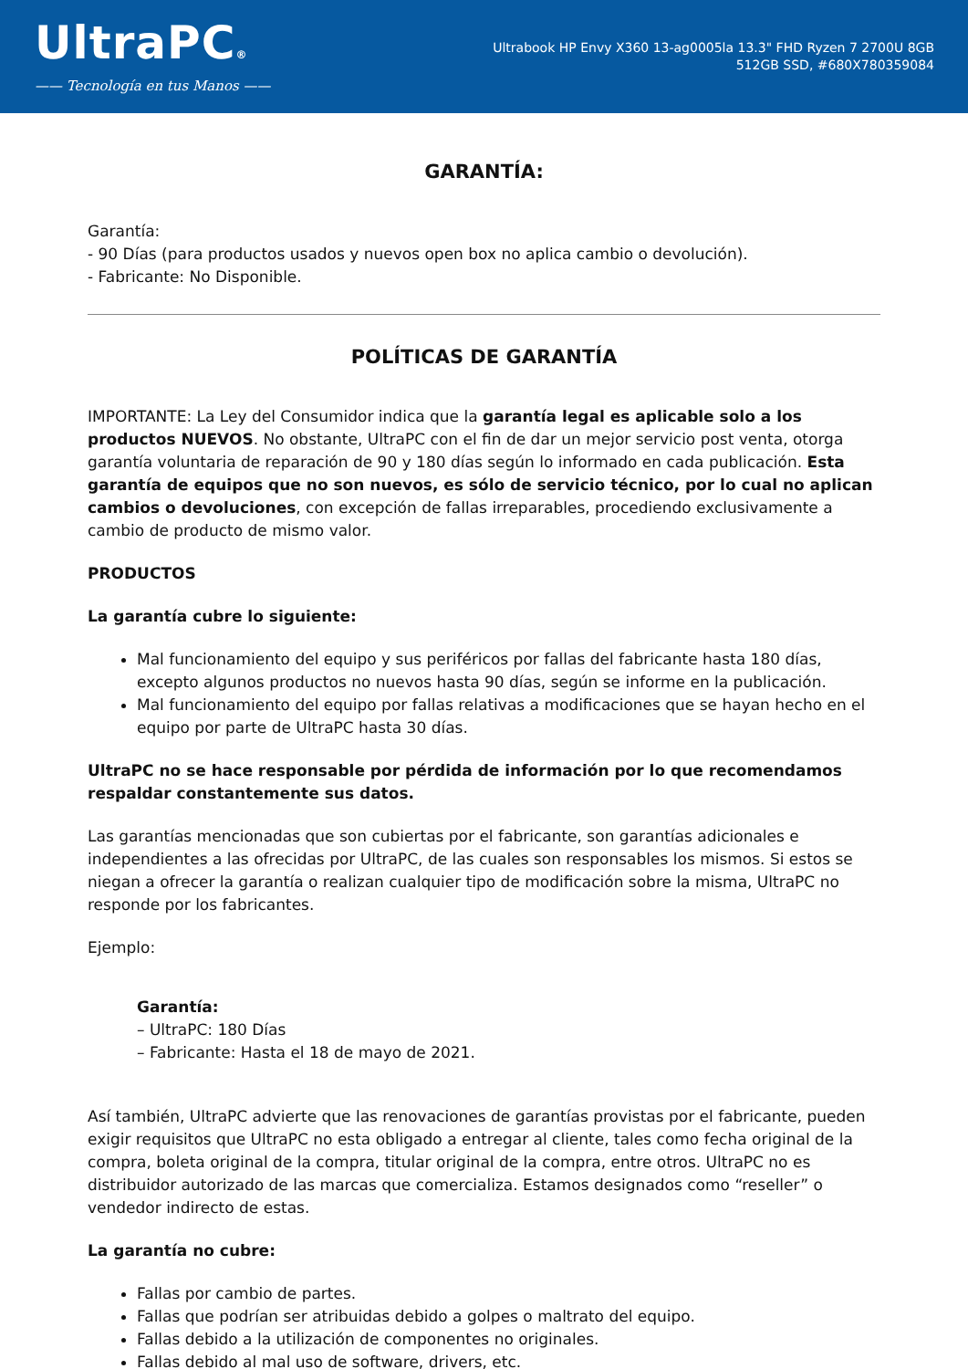UltraPC®
—— Tecnología en tus Manos ——
Ultrabook HP Envy X360 13-ag0005la 13.3" FHD Ryzen 7 2700U 8GB 512GB SSD, #680X780359084
GARANTÍA:
Garantía:
- 90 Días (para productos usados y nuevos open box no aplica cambio o devolución).
- Fabricante: No Disponible.
POLÍTICAS DE GARANTÍA
IMPORTANTE: La Ley del Consumidor indica que la garantía legal es aplicable solo a los productos NUEVOS. No obstante, UltraPC con el fin de dar un mejor servicio post venta, otorga garantía voluntaria de reparación de 90 y 180 días según lo informado en cada publicación. Esta garantía de equipos que no son nuevos, es sólo de servicio técnico, por lo cual no aplican cambios o devoluciones, con excepción de fallas irreparables, procediendo exclusivamente a cambio de producto de mismo valor.
PRODUCTOS
La garantía cubre lo siguiente:
Mal funcionamiento del equipo y sus periféricos por fallas del fabricante hasta 180 días, excepto algunos productos no nuevos hasta 90 días, según se informe en la publicación.
Mal funcionamiento del equipo por fallas relativas a modificaciones que se hayan hecho en el equipo por parte de UltraPC hasta 30 días.
UltraPC no se hace responsable por pérdida de información por lo que recomendamos respaldar constantemente sus datos.
Las garantías mencionadas que son cubiertas por el fabricante, son garantías adicionales e independientes a las ofrecidas por UltraPC, de las cuales son responsables los mismos. Si estos se niegan a ofrecer la garantía o realizan cualquier tipo de modificación sobre la misma, UltraPC no responde por los fabricantes.
Ejemplo:
Garantía:
– UltraPC: 180 Días
– Fabricante: Hasta el 18 de mayo de 2021.
Así también, UltraPC advierte que las renovaciones de garantías provistas por el fabricante, pueden exigir requisitos que UltraPC no esta obligado a entregar al cliente, tales como fecha original de la compra, boleta original de la compra, titular original de la compra, entre otros. UltraPC no es distribuidor autorizado de las marcas que comercializa. Estamos designados como “reseller” o vendedor indirecto de estas.
La garantía no cubre:
Fallas por cambio de partes.
Fallas que podrían ser atribuidas debido a golpes o maltrato del equipo.
Fallas debido a la utilización de componentes no originales.
Fallas debido al mal uso de software, drivers, etc.